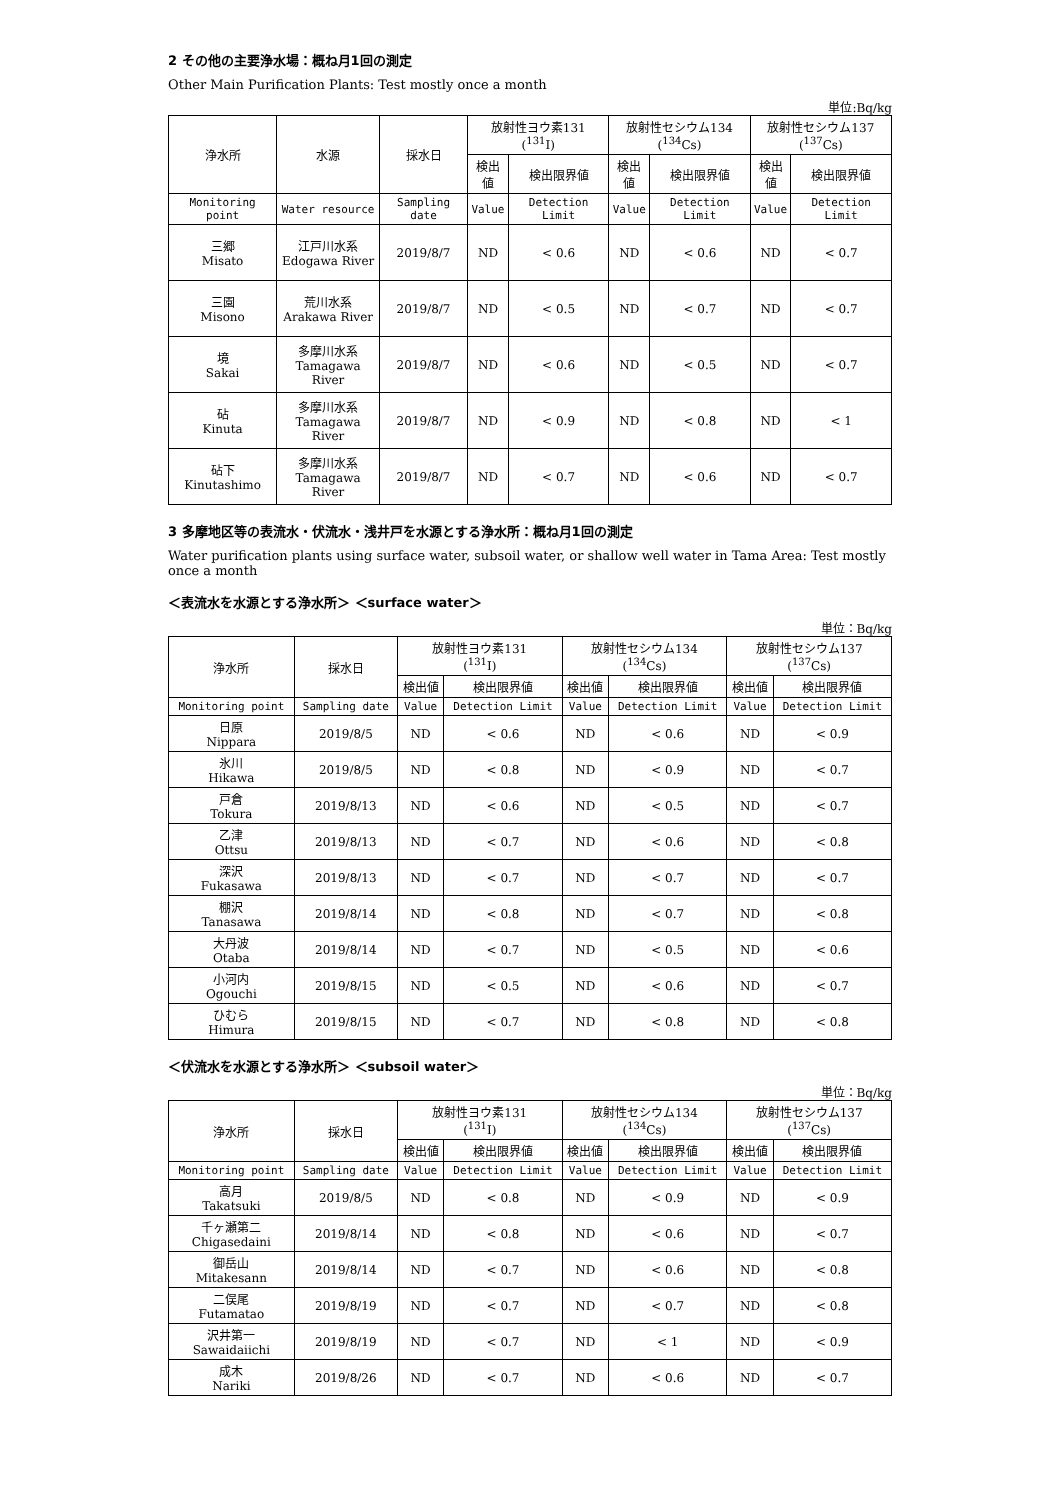2 その他の主要浄水場：概ね月1回の測定
Other Main Purification Plants: Test mostly once a month
単位:Bq/kg
| 浄水所 | 水源 | 採水日 | 放射性ヨウ素131 (<sup>131</sup>I) | | 放射性セシウム134 (<sup>134</sup>Cs) | | 放射性セシウム137 (<sup>137</sup>Cs) | |
| --- | --- | --- | --- | --- | --- | --- | --- | --- |
| | | | 検出値 | 検出限界値 | 検出値 | 検出限界値 | 検出値 | 検出限界値 |
| Monitoring point | Water resource | Sampling date | Value | Detection Limit | Value | Detection Limit | Value | Detection Limit |
| 三郷 Misato | 江戸川水系 Edogawa River | 2019/8/7 | ND | < 0.6 | ND | < 0.6 | ND | < 0.7 |
| 三園 Misono | 荒川水系 Arakawa River | 2019/8/7 | ND | < 0.5 | ND | < 0.7 | ND | < 0.7 |
| 境 Sakai | 多摩川水系 Tamagawa River | 2019/8/7 | ND | < 0.6 | ND | < 0.5 | ND | < 0.7 |
| 砧 Kinuta | 多摩川水系 Tamagawa River | 2019/8/7 | ND | < 0.9 | ND | < 0.8 | ND | < 1 |
| 砧下 Kinutashimo | 多摩川水系 Tamagawa River | 2019/8/7 | ND | < 0.7 | ND | < 0.6 | ND | < 0.7 |
3 多摩地区等の表流水・伏流水・浅井戸を水源とする浄水所：概ね月1回の測定
Water purification plants using surface water, subsoil water, or shallow well water in Tama Area: Test mostly once a month
＜表流水を水源とする浄水所＞ ＜surface water＞
単位：Bq/kg
| 浄水所 | 採水日 | 放射性ヨウ素131 (<sup>131</sup>I) | | 放射性セシウム134 (<sup>134</sup>Cs) | | 放射性セシウム137 (<sup>137</sup>Cs) | |
| --- | --- | --- | --- | --- | --- | --- | --- |
| | | 検出値 | 検出限界値 | 検出値 | 検出限界値 | 検出値 | 検出限界値 |
| Monitoring point | Sampling date | Value | Detection Limit | Value | Detection Limit | Value | Detection Limit |
| 日原 Nippara | 2019/8/5 | ND | < 0.6 | ND | < 0.6 | ND | < 0.9 |
| 氷川 Hikawa | 2019/8/5 | ND | < 0.8 | ND | < 0.9 | ND | < 0.7 |
| 戸倉 Tokura | 2019/8/13 | ND | < 0.6 | ND | < 0.5 | ND | < 0.7 |
| 乙津 Ottsu | 2019/8/13 | ND | < 0.7 | ND | < 0.6 | ND | < 0.8 |
| 深沢 Fukasawa | 2019/8/13 | ND | < 0.7 | ND | < 0.7 | ND | < 0.7 |
| 棚沢 Tanasawa | 2019/8/14 | ND | < 0.8 | ND | < 0.7 | ND | < 0.8 |
| 大丹波 Otaba | 2019/8/14 | ND | < 0.7 | ND | < 0.5 | ND | < 0.6 |
| 小河内 Ogouchi | 2019/8/15 | ND | < 0.5 | ND | < 0.6 | ND | < 0.7 |
| ひむら Himura | 2019/8/15 | ND | < 0.7 | ND | < 0.8 | ND | < 0.8 |
＜伏流水を水源とする浄水所＞ ＜subsoil water＞
単位：Bq/kg
| 浄水所 | 採水日 | 放射性ヨウ素131 (<sup>131</sup>I) | | 放射性セシウム134 (<sup>134</sup>Cs) | | 放射性セシウム137 (<sup>137</sup>Cs) | |
| --- | --- | --- | --- | --- | --- | --- | --- |
| | | 検出値 | 検出限界値 | 検出値 | 検出限界値 | 検出値 | 検出限界値 |
| Monitoring point | Sampling date | Value | Detection Limit | Value | Detection Limit | Value | Detection Limit |
| 高月 Takatsuki | 2019/8/5 | ND | < 0.8 | ND | < 0.9 | ND | < 0.9 |
| 千ヶ瀬第二 Chigasedaini | 2019/8/14 | ND | < 0.8 | ND | < 0.6 | ND | < 0.7 |
| 御岳山 Mitakesann | 2019/8/14 | ND | < 0.7 | ND | < 0.6 | ND | < 0.8 |
| 二俣尾 Futamatao | 2019/8/19 | ND | < 0.7 | ND | < 0.7 | ND | < 0.8 |
| 沢井第一 Sawaidaiichi | 2019/8/19 | ND | < 0.7 | ND | < 1 | ND | < 0.9 |
| 成木 Nariki | 2019/8/26 | ND | < 0.7 | ND | < 0.6 | ND | < 0.7 |